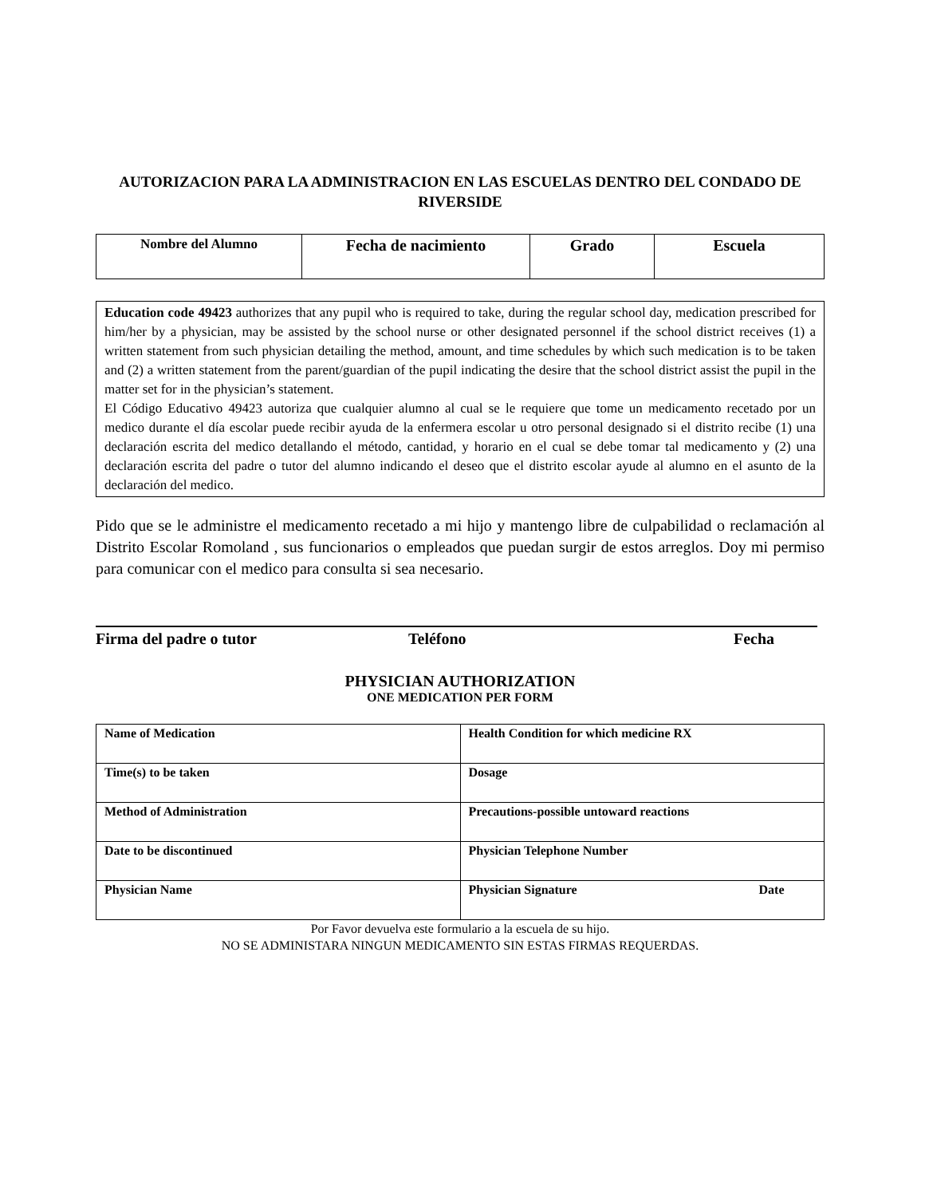AUTORIZACION PARA LA ADMINISTRACION EN LAS ESCUELAS DENTRO DEL CONDADO DE RIVERSIDE
| Nombre del Alumno | Fecha de nacimiento | Grado | Escuela |
| --- | --- | --- | --- |
Education code 49423 authorizes that any pupil who is required to take, during the regular school day, medication prescribed for him/her by a physician, may be assisted by the school nurse or other designated personnel if the school district receives (1) a written statement from such physician detailing the method, amount, and time schedules by which such medication is to be taken and (2) a written statement from the parent/guardian of the pupil indicating the desire that the school district assist the pupil in the matter set for in the physician’s statement.
El Código Educativo 49423 autoriza que cualquier alumno al cual se le requiere que tome un medicamento recetado por un medico durante el día escolar puede recibir ayuda de la enfermera escolar u otro personal designado si el distrito recibe (1) una declaración escrita del medico detallando el método, cantidad, y horario en el cual se debe tomar tal medicamento y (2) una declaración escrita del padre o tutor del alumno indicando el deseo que el distrito escolar ayude al alumno en el asunto de la declaración del medico.
Pido que se le administre el medicamento recetado a mi hijo y mantengo libre de culpabilidad o reclamación al Distrito Escolar Romoland , sus funcionarios o empleados que puedan surgir de estos arreglos. Doy mi permiso para comunicar con el medico para consulta si sea necesario.
Firma del padre o tutor Teléfono Fecha
PHYSICIAN AUTHORIZATION
ONE MEDICATION PER FORM
| Name of Medication | Health Condition for which medicine RX |
| Time(s) to be taken | Dosage |
| Method of Administration | Precautions-possible untoward reactions |
| Date to be discontinued | Physician Telephone Number |
| Physician Name | Physician Signature Date |
Por Favor devuelva este formulario a la escuela de su hijo.
NO SE ADMINISTARA NINGUN MEDICAMENTO SIN ESTAS FIRMAS REQUERDAS.